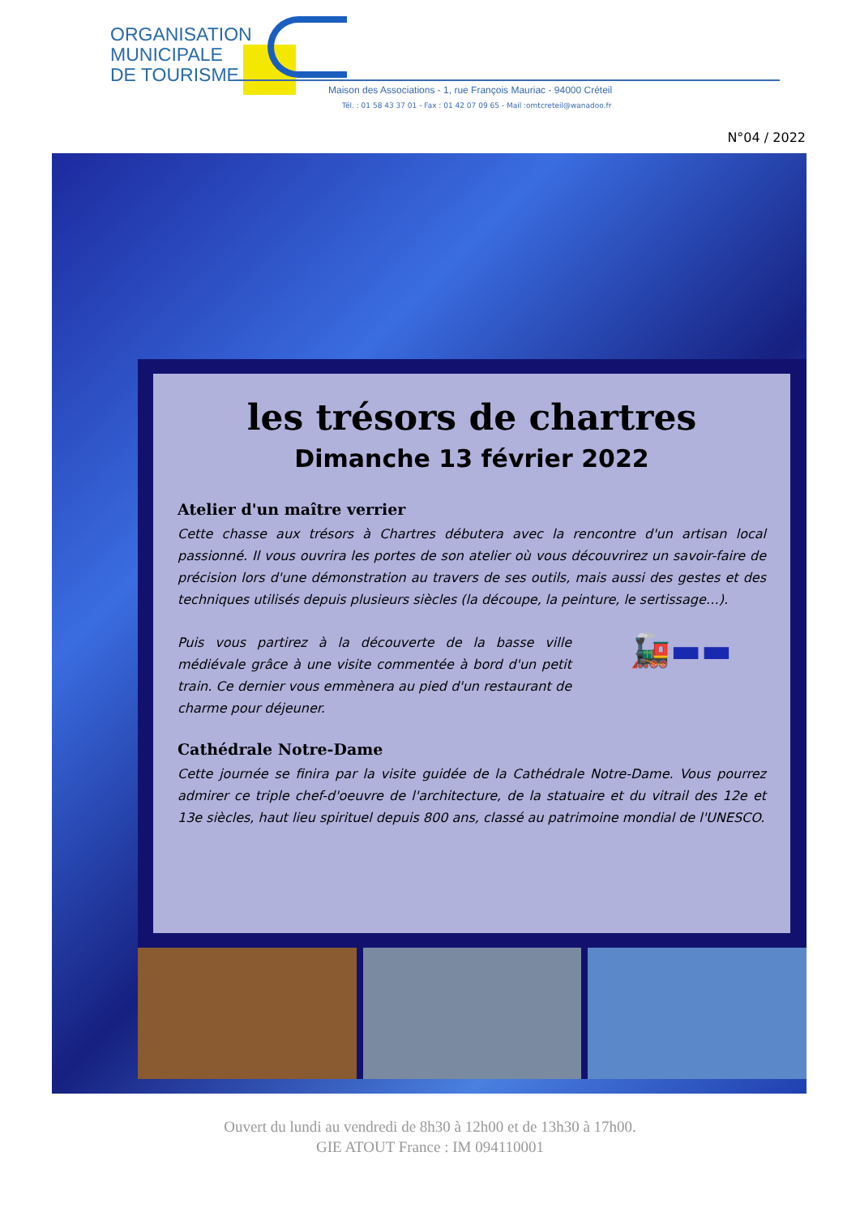ORGANISATION
MUNICIPALE
DE TOURISME
Maison des Associations - 1, rue François Mauriac - 94000 Créteil
Tél. : 01 58 43 37 01 - Fax : 01 42 07 09 65 - Mail :omtcreteil@wanadoo.fr
N°04 / 2022
les trésors de chartres
Dimanche 13 février 2022
Atelier d'un maître verrier
Cette chasse aux trésors à Chartres débutera avec la rencontre d'un artisan local passionné. Il vous ouvrira les portes de son atelier où vous découvrirez un savoir-faire de précision lors d'une démonstration au travers de ses outils, mais aussi des gestes et des techniques utilisés depuis plusieurs siècles (la découpe, la peinture, le sertissage…).
Puis vous partirez à la découverte de la basse ville médiévale grâce à une visite commentée à bord d'un petit train. Ce dernier vous emmènera au pied d'un restaurant de charme pour déjeuner.
🚂▬▬
Cathédrale Notre-Dame
Cette journée se finira par la visite guidée de la Cathédrale Notre-Dame. Vous pourrez admirer ce triple chef-d'oeuvre de l'architecture, de la statuaire et du vitrail des 12e et 13e siècles, haut lieu spirituel depuis 800 ans, classé au patrimoine mondial de l'UNESCO.
Ouvert du lundi au vendredi de 8h30 à 12h00 et de 13h30 à 17h00.
GIE ATOUT France : IM 094110001